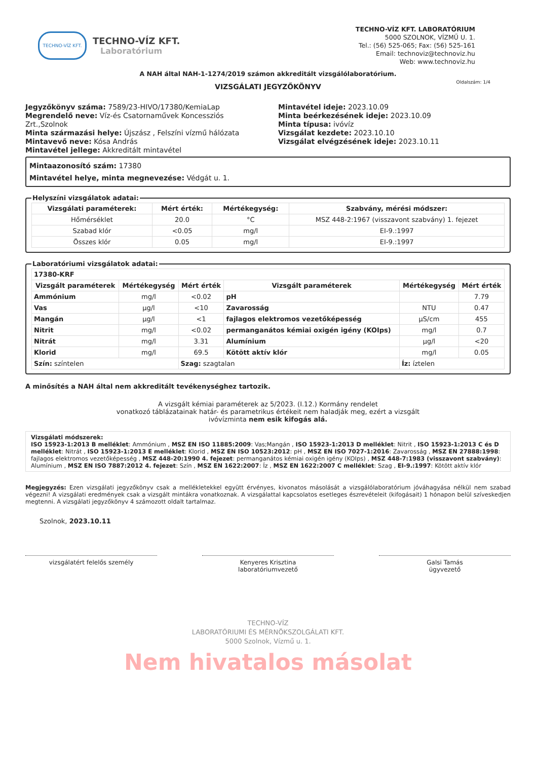TECHNO-VÍZ KFT.
TECHNO-VÍZ KFT.
Laboratórium
TECHNO-VÍZ KFT. LABORATÓRIUM
5000 SZOLNOK, VÍZMŰ U. 1.
Tel.: (56) 525-065; Fax: (56) 525-161
Email: technoviz@technoviz.hu
Web: www.technoviz.hu
A NAH által NAH-1-1274/2019 számon akkreditált vizsgálólaboratórium.
VIZSGÁLATI JEGYZŐKÖNYV
Oldalszám: 1/4
Jegyzőkönyv száma: 7589/23-HIVO/17380/KemiaLap
Megrendelő neve: Víz-és Csatornaművek Koncessziós Zrt.,Szolnok
Minta származási helye: Újszász , Felszíni vízmű hálózata
Mintavevő neve: Kósa András
Mintavétel jellege: Akkreditált mintavétel
Mintavétel ideje: 2023.10.09
Minta beérkezésének ideje: 2023.10.09
Minta típusa: ivóvíz
Vizsgálat kezdete: 2023.10.10
Vizsgálat elvégzésének ideje: 2023.10.11
Mintaazonosító szám: 17380
Mintavétel helye, minta megnevezése: Védgát u. 1.
Helyszíni vizsgálatok adatai:
| Vizsgálati paraméterek: | Mért érték: | Mértékegység: | Szabvány, mérési módszer: |
| --- | --- | --- | --- |
| Hőmérséklet | 20.0 | °C | MSZ 448-2:1967 (visszavont szabvány) 1. fejezet |
| Szabad klór | <0.05 | mg/l | EI-9.:1997 |
| Összes klór | 0.05 | mg/l | EI-9.:1997 |
Laboratóriumi vizsgálatok adatai:
| 17380-KRF | | | | | |
| Vizsgált paraméterek | Mértékegység | Mért érték | Vizsgált paraméterek | Mértékegység | Mért érték |
| Ammónium | mg/l | <0.02 | pH | | 7.79 |
| Vas | µg/l | <10 | Zavarosság | NTU | 0.47 |
| Mangán | µg/l | <1 | fajlagos elektromos vezetőképesség | µS/cm | 455 |
| Nitrit | mg/l | <0.02 | permanganátos kémiai oxigén igény (KOIps) | mg/l | 0.7 |
| Nitrát | mg/l | 3.31 | Alumínium | µg/l | <20 |
| Klorid | mg/l | 69.5 | Kötött aktív klór | mg/l | 0.05 |
| Szín: színtelen | | Szag: szagtalan | | Íz: íztelen | |
A minősítés a NAH által nem akkreditált tevékenységhez tartozik.
A vizsgált kémiai paraméterek az 5/2023. (I.12.) Kormány rendelet
vonatkozó táblázatainak határ- és parametrikus értékeit nem haladják meg, ezért a vizsgált
ivóvízminta nem esik kifogás alá.
Vizsgálati módszerek:
ISO 15923-1:2013 B melléklet: Ammónium , MSZ EN ISO 11885:2009: Vas;Mangán , ISO 15923-1:2013 D melléklet: Nitrit , ISO 15923-1:2013 C és D melléklet: Nitrát , ISO 15923-1:2013 E melléklet: Klorid , MSZ EN ISO 10523:2012: pH , MSZ EN ISO 7027-1:2016: Zavarosság , MSZ EN 27888:1998: fajlagos elektromos vezetőképesség , MSZ 448-20:1990 4. fejezet: permanganátos kémiai oxigén igény (KOIps) , MSZ 448-7:1983 (visszavont szabvány): Alumínium , MSZ EN ISO 7887:2012 4. fejezet: Szín , MSZ EN 1622:2007: Íz , MSZ EN 1622:2007 C melléklet: Szag , EI-9.:1997: Kötött aktív klór
Megjegyzés: Ezen vizsgálati jegyzőkönyv csak a mellékletekkel együtt érvényes, kivonatos másolását a vizsgálólaboratórium jóváhagyása nélkül nem szabad végezni! A vizsgálati eredmények csak a vizsgált mintákra vonatkoznak. A vizsgálattal kapcsolatos esetleges észrevételeit (kifogásait) 1 hónapon belül szíveskedjen megtenni. A vizsgálati jegyzőkönyv 4 számozott oldalt tartalmaz.
Szolnok, 2023.10.11
vizsgálatért felelős személy Kenyeres Krisztina
laboratóriumvezető
Galsi Tamás
ügyvezető
TECHNO-VÍZ
LABORATÓRIUMI ÉS MÉRNÖKSZOLGÁLATI KFT.
5000 Szolnok, Vízmű u. 1.
Nem hivatalos másolat